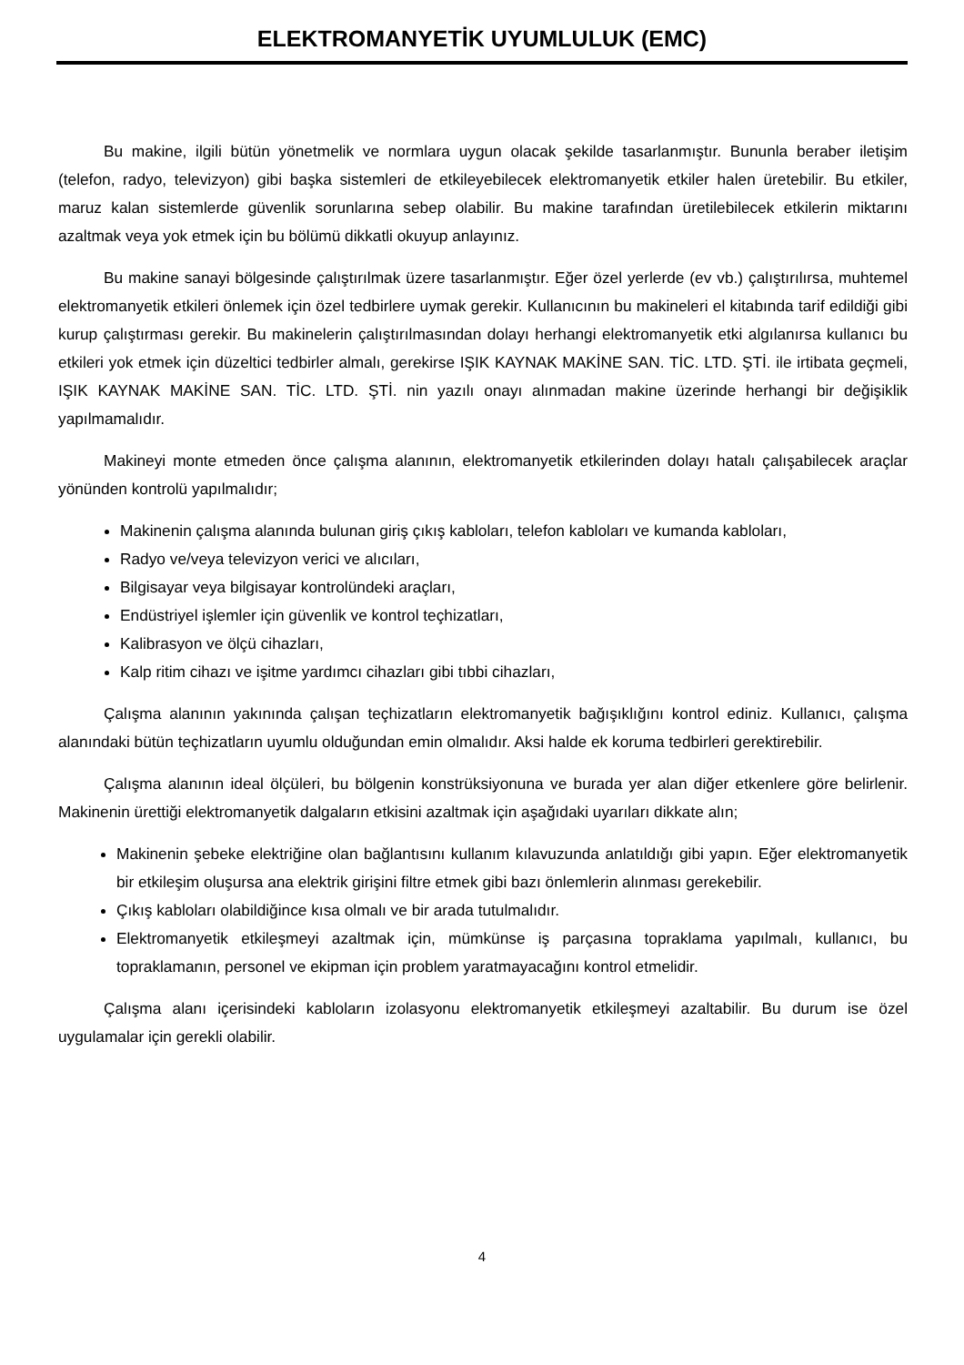ELEKTROMANYETİK UYUMLULUK (EMC)
Bu makine, ilgili bütün yönetmelik ve normlara uygun olacak şekilde tasarlanmıştır. Bununla beraber iletişim (telefon, radyo, televizyon) gibi başka sistemleri de etkileyebilecek elektromanyetik etkiler halen üretebilir. Bu etkiler, maruz kalan sistemlerde güvenlik sorunlarına sebep olabilir. Bu makine tarafından üretilebilecek etkilerin miktarını azaltmak veya yok etmek için bu bölümü dikkatli okuyup anlayınız.
Bu makine sanayi bölgesinde çalıştırılmak üzere tasarlanmıştır. Eğer özel yerlerde (ev vb.) çalıştırılırsa, muhtemel elektromanyetik etkileri önlemek için özel tedbirlere uymak gerekir. Kullanıcının bu makineleri el kitabında tarif edildiği gibi kurup çalıştırması gerekir. Bu makinelerin çalıştırılmasından dolayı herhangi elektromanyetik etki algılanırsa kullanıcı bu etkileri yok etmek için düzeltici tedbirler almalı, gerekirse IŞIK KAYNAK MAKİNE SAN. TİC. LTD. ŞTİ. ile irtibata geçmeli, IŞIK KAYNAK MAKİNE SAN. TİC. LTD. ŞTİ. nin yazılı onayı alınmadan makine üzerinde herhangi bir değişiklik yapılmamalıdır.
Makineyi monte etmeden önce çalışma alanının, elektromanyetik etkilerinden dolayı hatalı çalışabilecek araçlar yönünden kontrolü yapılmalıdır;
Makinenin çalışma alanında bulunan giriş çıkış kabloları, telefon kabloları ve kumanda kabloları,
Radyo ve/veya televizyon verici ve alıcıları,
Bilgisayar veya bilgisayar kontrolündeki araçları,
Endüstriyel işlemler için güvenlik ve kontrol teçhizatları,
Kalibrasyon ve ölçü cihazları,
Kalp ritim cihazı ve işitme yardımcı cihazları gibi tıbbi cihazları,
Çalışma alanının yakınında çalışan teçhizatların elektromanyetik bağışıklığını kontrol ediniz. Kullanıcı, çalışma alanındaki bütün teçhizatların uyumlu olduğundan emin olmalıdır. Aksi halde ek koruma tedbirleri gerektirebilir.
Çalışma alanının ideal ölçüleri, bu bölgenin konstrüksiyonuna ve burada yer alan diğer etkenlere göre belirlenir. Makinenin ürettiği elektromanyetik dalgaların etkisini azaltmak için aşağıdaki uyarıları dikkate alın;
Makinenin şebeke elektriğine olan bağlantısını kullanım kılavuzunda anlatıldığı gibi yapın. Eğer elektromanyetik bir etkileşim oluşursa ana elektrik girişini filtre etmek gibi bazı önlemlerin alınması gerekebilir.
Çıkış kabloları olabildiğince kısa olmalı ve bir arada tutulmalıdır.
Elektromanyetik etkileşmeyi azaltmak için, mümkünse iş parçasına topraklama yapılmalı, kullanıcı, bu topraklamanın, personel ve ekipman için problem yaratmayacağını kontrol etmelidir.
Çalışma alanı içerisindeki kabloların izolasyonu elektromanyetik etkileşmeyi azaltabilir. Bu durum ise özel uygulamalar için gerekli olabilir.
4